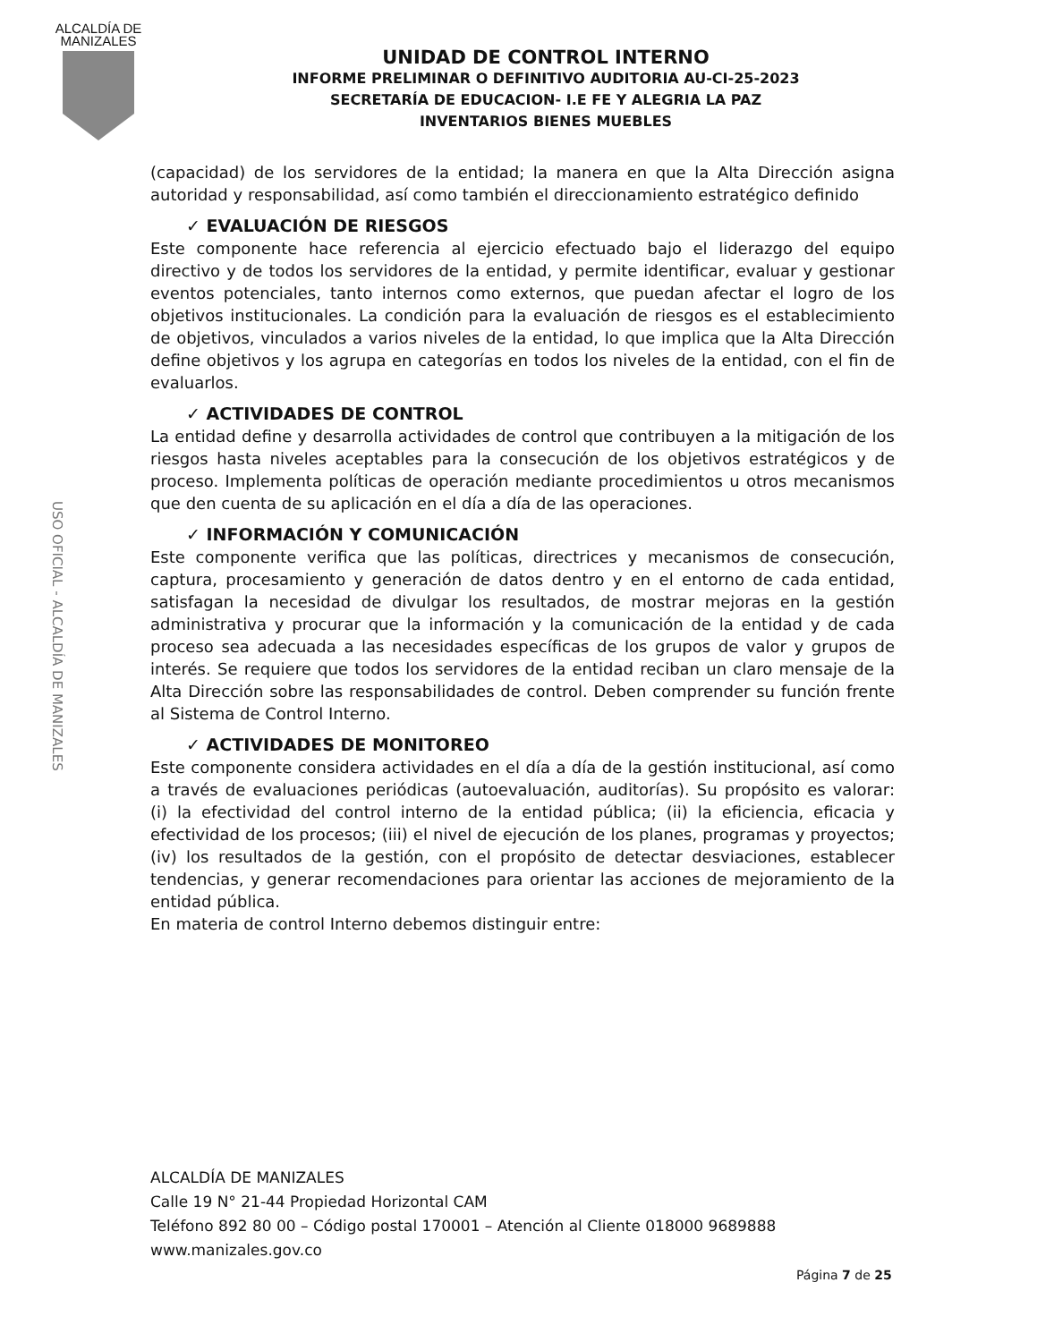ALCALDÍA DE
MANIZALES
UNIDAD DE CONTROL INTERNO
INFORME PRELIMINAR O DEFINITIVO AUDITORIA AU-CI-25-2023
SECRETARÍA DE EDUCACION- I.E FE Y ALEGRIA LA PAZ
INVENTARIOS BIENES MUEBLES
USO OFICIAL - ALCALDÍA DE MANIZALES
(capacidad) de los servidores de la entidad; la manera en que la Alta Dirección asigna autoridad y responsabilidad, así como también el direccionamiento estratégico definido
✓ EVALUACIÓN DE RIESGOS
Este componente hace referencia al ejercicio efectuado bajo el liderazgo del equipo directivo y de todos los servidores de la entidad, y permite identificar, evaluar y gestionar eventos potenciales, tanto internos como externos, que puedan afectar el logro de los objetivos institucionales. La condición para la evaluación de riesgos es el establecimiento de objetivos, vinculados a varios niveles de la entidad, lo que implica que la Alta Dirección define objetivos y los agrupa en categorías en todos los niveles de la entidad, con el fin de evaluarlos.
✓ ACTIVIDADES DE CONTROL
La entidad define y desarrolla actividades de control que contribuyen a la mitigación de los riesgos hasta niveles aceptables para la consecución de los objetivos estratégicos y de proceso. Implementa políticas de operación mediante procedimientos u otros mecanismos que den cuenta de su aplicación en el día a día de las operaciones.
✓ INFORMACIÓN Y COMUNICACIÓN
Este componente verifica que las políticas, directrices y mecanismos de consecución, captura, procesamiento y generación de datos dentro y en el entorno de cada entidad, satisfagan la necesidad de divulgar los resultados, de mostrar mejoras en la gestión administrativa y procurar que la información y la comunicación de la entidad y de cada proceso sea adecuada a las necesidades específicas de los grupos de valor y grupos de interés. Se requiere que todos los servidores de la entidad reciban un claro mensaje de la Alta Dirección sobre las responsabilidades de control. Deben comprender su función frente al Sistema de Control Interno.
✓ ACTIVIDADES DE MONITOREO
Este componente considera actividades en el día a día de la gestión institucional, así como a través de evaluaciones periódicas (autoevaluación, auditorías). Su propósito es valorar: (i) la efectividad del control interno de la entidad pública; (ii) la eficiencia, eficacia y efectividad de los procesos; (iii) el nivel de ejecución de los planes, programas y proyectos; (iv) los resultados de la gestión, con el propósito de detectar desviaciones, establecer tendencias, y generar recomendaciones para orientar las acciones de mejoramiento de la entidad pública.
En materia de control Interno debemos distinguir entre:
ALCALDÍA DE MANIZALES
Calle 19 N° 21-44 Propiedad Horizontal CAM
Teléfono 892 80 00 – Código postal 170001 – Atención al Cliente 018000 9689888
www.manizales.gov.co
Página 7 de 25